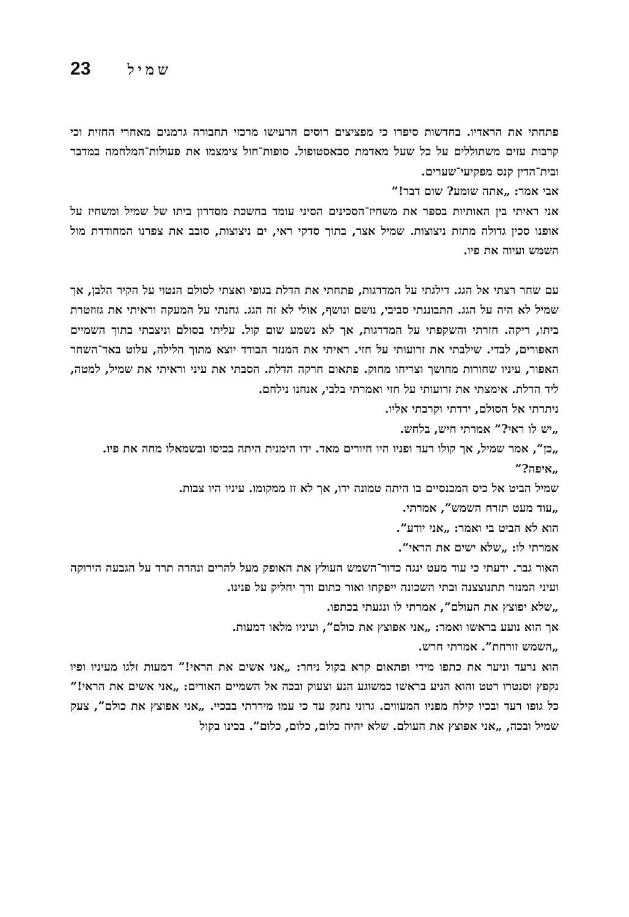23 שמיל
פתחתי את הראדיו. בחדשות סיפרו כי מפציצים רוסים הרעישו מרכזי תחבורה גרמנים מאחרי החזית וכי קרבות עזים משתוללים על כל שעל מאדמת סבאסטופול. סופות־חול צימצמו את פעולות־המלחמה במדבר ובית־הדין קנס מפקיעי־שערים.
אבי אמר: „אתה שומע? שום דבר!”
אני ראיתי בין האותיות בספר את משחיז־הסכינים הסיני עומד בחשכת מסדרון ביתו של שמיל ומשחיז על אופנו סכין גדולה מתזת ניצוצות. שמיל אצר, בתוך סדקי ראי, ים ניצוצות, סובב את צפרנו המחודדת מול השמש ועיוה את פיו.
עם שחר רצתי אל הגג. דילגתי על המדרגות, פתחתי את הדלת בגופי ואצתי לסולם הנטוי על הקיר הלבן, אך שמיל לא היה על הגג. התבוננתי סביבי, נושם ונושף, אולי לא זה הגג. גחנתי על המעקה וראיתי את גזוזטרת ביתו, ריקה. חזרתי והשקפתי על המדרגות, אך לא נשמע שום קול. עליתי בסולם וניצבתי בתוך השמיים האפורים, לבדי. שילבתי את זרועותי על חזי. ראיתי את המנזר הבודד יוצא מתוך הלילה, עלוט באד־השחר האפור, עיניו שחורות מחושך וצריחו מחוק. פתאום חרקה הדלת. הסבתי את עיני וראיתי את שמיל, למטה, ליד הדלת. אימצתי את זרועותי על חזי ואמרתי בלבי, אנחנו נילחם.
ניתרתי אל הסולם, ירדתי וקרבתי אליו.
„יש לו ראי?” אמרתי חיש, בלחש.
„כן”, אמר שמיל, אך קולו רעד ופניו היו חיורים מאד. ידו הימנית היתה בכיסו ובשמאלו מחה את פיו.
„איפה?”
שמיל הביט אל כיס המכנסיים בו היתה טמונה ידו, אך לא זז ממקומו. עיניו היו צבות.
„עוד מעט תזרח השמש”, אמרתי.
הוא לא הביט בי ואמר: „אני יודע”.
אמרתי לו: „שלא ישים את הראי”.
האור גבר. ידעתי כי עוד מעט ינגה כדור־השמש העולץ את האופק מעל להרים ונהרה תרד על הגבעה הירוקה ועיני המנזר תתנוצצנה ובתי השכונה ייפקחו ואור כתום ורך יחליק על פנינו.
„שלא יפוצץ את העולם”, אמרתי לו ונגעתי בכתפו.
אך הוא נועע בראשו ואמר: „אני אפוצץ את כולם”, ועיניו מלאו דמעות.
„השמש זורחת”. אמרתי חרש.
הוא נרעד וניער את כתפו מידי ופתאום קרא בקול ניחר: „אני אשים את הראי!” דמעות זלגו מעיניו ופיו נקפץ וסנטרו רטט והוא הניע בראשו כמשוגע הנע וצעוק ובכה אל השמיים האורים: „אני אשים את הראי!” כל גופו רעד ובכיו קילח מפניו המעווים. גרוני נחנק עד כי עמו מיררתי בבכיי. „אני אפוצץ את כולם”, צעק שמיל ובכה, „אני אפוצץ את העולם. שלא יהיה כלום, כלום, כלום”. בכינו בקול